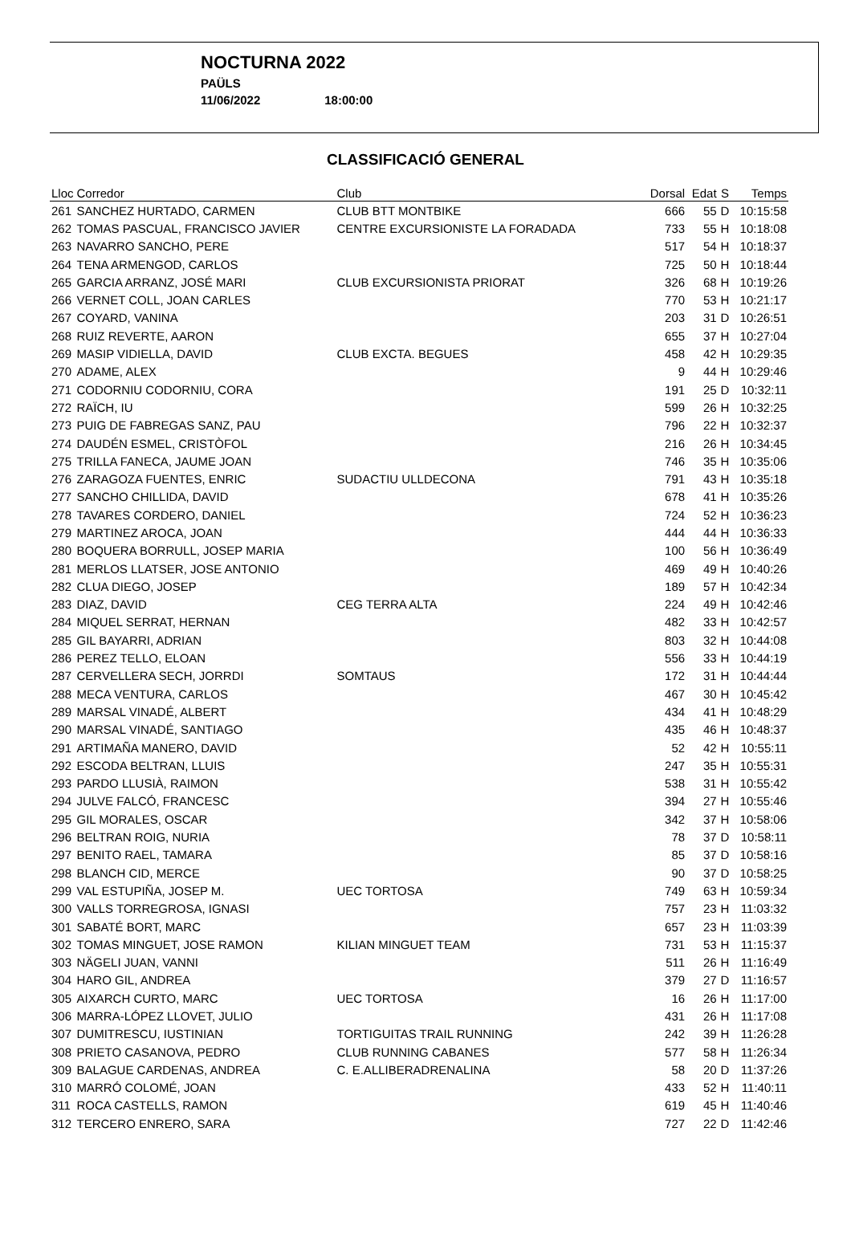NOCTURNA 2022
PAÜLS
11/06/2022 18:00:00
CLASSIFICACIÓ GENERAL
| Lloc | Corredor | Club | Dorsal | Edat | S | Temps |
| --- | --- | --- | --- | --- | --- | --- |
| 261 | SANCHEZ HURTADO, CARMEN | CLUB BTT MONTBIKE | 666 | 55 | D | 10:15:58 |
| 262 | TOMAS PASCUAL, FRANCISCO JAVIER | CENTRE EXCURSIONISTE LA FORADADA | 733 | 55 | H | 10:18:08 |
| 263 | NAVARRO SANCHO, PERE | | 517 | 54 | H | 10:18:37 |
| 264 | TENA ARMENGOD, CARLOS | | 725 | 50 | H | 10:18:44 |
| 265 | GARCIA ARRANZ, JOSÉ MARI | CLUB EXCURSIONISTA PRIORAT | 326 | 68 | H | 10:19:26 |
| 266 | VERNET COLL, JOAN CARLES | | 770 | 53 | H | 10:21:17 |
| 267 | COYARD, VANINA | | 203 | 31 | D | 10:26:51 |
| 268 | RUIZ REVERTE, AARON | | 655 | 37 | H | 10:27:04 |
| 269 | MASIP VIDIELLA, DAVID | CLUB EXCTA. BEGUES | 458 | 42 | H | 10:29:35 |
| 270 | ADAME, ALEX | | 9 | 44 | H | 10:29:46 |
| 271 | CODORNIU CODORNIU, CORA | | 191 | 25 | D | 10:32:11 |
| 272 | RAÏCH, IU | | 599 | 26 | H | 10:32:25 |
| 273 | PUIG DE FABREGAS SANZ, PAU | | 796 | 22 | H | 10:32:37 |
| 274 | DAUDÉN ESMEL, CRISTÒFOL | | 216 | 26 | H | 10:34:45 |
| 275 | TRILLA FANECA, JAUME JOAN | | 746 | 35 | H | 10:35:06 |
| 276 | ZARAGOZA FUENTES, ENRIC | SUDACTIU ULLDECONA | 791 | 43 | H | 10:35:18 |
| 277 | SANCHO CHILLIDA, DAVID | | 678 | 41 | H | 10:35:26 |
| 278 | TAVARES CORDERO, DANIEL | | 724 | 52 | H | 10:36:23 |
| 279 | MARTINEZ AROCA, JOAN | | 444 | 44 | H | 10:36:33 |
| 280 | BOQUERA BORRULL, JOSEP MARIA | | 100 | 56 | H | 10:36:49 |
| 281 | MERLOS LLATSER, JOSE ANTONIO | | 469 | 49 | H | 10:40:26 |
| 282 | CLUA DIEGO, JOSEP | | 189 | 57 | H | 10:42:34 |
| 283 | DIAZ, DAVID | CEG TERRA ALTA | 224 | 49 | H | 10:42:46 |
| 284 | MIQUEL SERRAT, HERNAN | | 482 | 33 | H | 10:42:57 |
| 285 | GIL BAYARRI, ADRIAN | | 803 | 32 | H | 10:44:08 |
| 286 | PEREZ TELLO, ELOAN | | 556 | 33 | H | 10:44:19 |
| 287 | CERVELLERA SECH, JORRDI | SOMTAUS | 172 | 31 | H | 10:44:44 |
| 288 | MECA VENTURA, CARLOS | | 467 | 30 | H | 10:45:42 |
| 289 | MARSAL VINADÉ, ALBERT | | 434 | 41 | H | 10:48:29 |
| 290 | MARSAL VINADÉ, SANTIAGO | | 435 | 46 | H | 10:48:37 |
| 291 | ARTIMAÑA MANERO, DAVID | | 52 | 42 | H | 10:55:11 |
| 292 | ESCODA BELTRAN, LLUIS | | 247 | 35 | H | 10:55:31 |
| 293 | PARDO LLUSIÀ, RAIMON | | 538 | 31 | H | 10:55:42 |
| 294 | JULVE FALCÓ, FRANCESC | | 394 | 27 | H | 10:55:46 |
| 295 | GIL MORALES, OSCAR | | 342 | 37 | H | 10:58:06 |
| 296 | BELTRAN ROIG, NURIA | | 78 | 37 | D | 10:58:11 |
| 297 | BENITO RAEL, TAMARA | | 85 | 37 | D | 10:58:16 |
| 298 | BLANCH CID, MERCE | | 90 | 37 | D | 10:58:25 |
| 299 | VAL ESTUPIÑA, JOSEP M. | UEC TORTOSA | 749 | 63 | H | 10:59:34 |
| 300 | VALLS TORREGROSA, IGNASI | | 757 | 23 | H | 11:03:32 |
| 301 | SABATÉ BORT, MARC | | 657 | 23 | H | 11:03:39 |
| 302 | TOMAS MINGUET, JOSE RAMON | KILIAN MINGUET TEAM | 731 | 53 | H | 11:15:37 |
| 303 | NÄGELI JUAN, VANNI | | 511 | 26 | H | 11:16:49 |
| 304 | HARO GIL, ANDREA | | 379 | 27 | D | 11:16:57 |
| 305 | AIXARCH CURTO, MARC | UEC TORTOSA | 16 | 26 | H | 11:17:00 |
| 306 | MARRA-LÓPEZ LLOVET, JULIO | | 431 | 26 | H | 11:17:08 |
| 307 | DUMITRESCU, IUSTINIAN | TORTIGUITAS TRAIL RUNNING | 242 | 39 | H | 11:26:28 |
| 308 | PRIETO CASANOVA, PEDRO | CLUB RUNNING CABANES | 577 | 58 | H | 11:26:34 |
| 309 | BALAGUE CARDENAS, ANDREA | C. E.ALLIBERADRENALINA | 58 | 20 | D | 11:37:26 |
| 310 | MARRÓ COLOMÉ, JOAN | | 433 | 52 | H | 11:40:11 |
| 311 | ROCA CASTELLS, RAMON | | 619 | 45 | H | 11:40:46 |
| 312 | TERCERO ENRERO, SARA | | 727 | 22 | D | 11:42:46 |